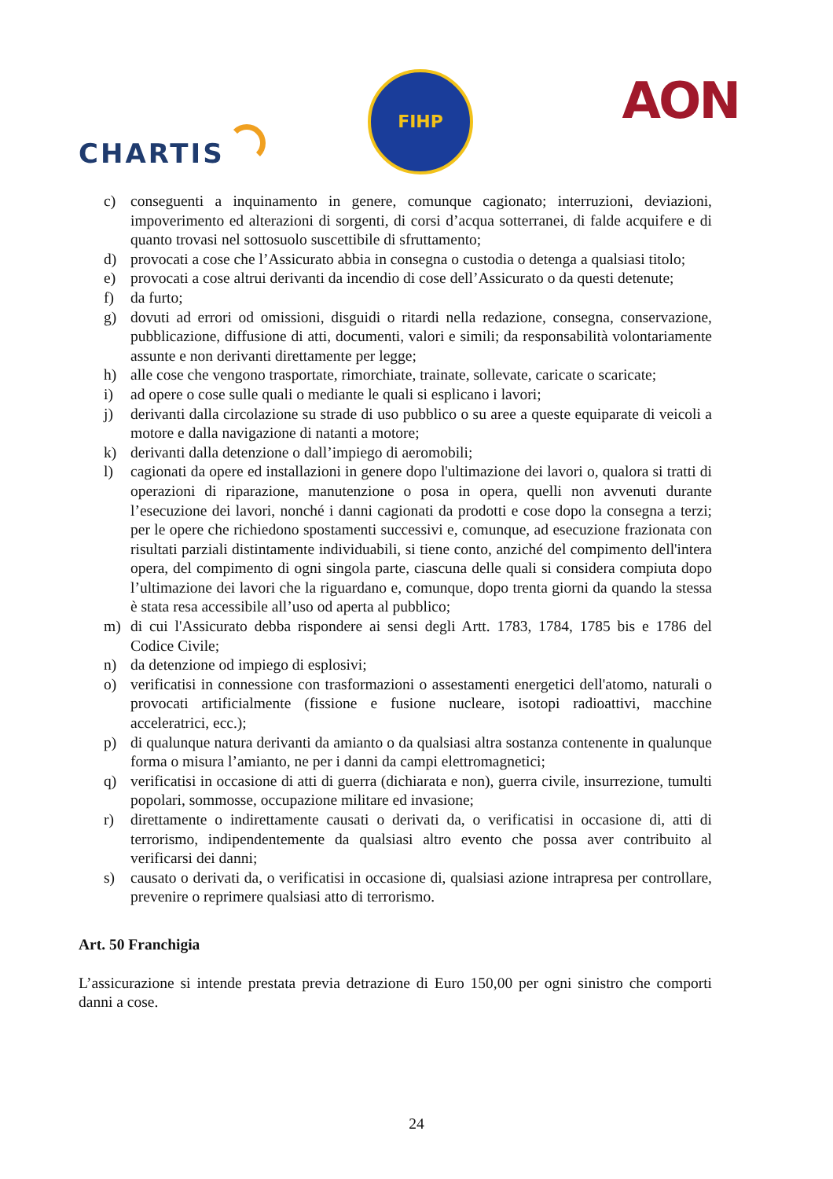CHARTIS
FIHP
AON
c) conseguenti a inquinamento in genere, comunque cagionato; interruzioni, deviazioni, impoverimento ed alterazioni di sorgenti, di corsi d’acqua sotterranei, di falde acquifere e di quanto trovasi nel sottosuolo suscettibile di sfruttamento;
d) provocati a cose che l’Assicurato abbia in consegna o custodia o detenga a qualsiasi titolo;
e) provocati a cose altrui derivanti da incendio di cose dell’Assicurato o da questi detenute;
f) da furto;
g) dovuti ad errori od omissioni, disguidi o ritardi nella redazione, consegna, conservazione, pubblicazione, diffusione di atti, documenti, valori e simili; da responsabilità volontariamente assunte e non derivanti direttamente per legge;
h) alle cose che vengono trasportate, rimorchiate, trainate, sollevate, caricate o scaricate;
i) ad opere o cose sulle quali o mediante le quali si esplicano i lavori;
j) derivanti dalla circolazione su strade di uso pubblico o su aree a queste equiparate di veicoli a motore e dalla navigazione di natanti a motore;
k) derivanti dalla detenzione o dall’impiego di aeromobili;
l) cagionati da opere ed installazioni in genere dopo l'ultimazione dei lavori o, qualora si tratti di operazioni di riparazione, manutenzione o posa in opera, quelli non avvenuti durante l’esecuzione dei lavori, nonché i danni cagionati da prodotti e cose dopo la consegna a terzi; per le opere che richiedono spostamenti successivi e, comunque, ad esecuzione frazionata con risultati parziali distintamente individuabili, si tiene conto, anziché del compimento dell'intera opera, del compimento di ogni singola parte, ciascuna delle quali si considera compiuta dopo l’ultimazione dei lavori che la riguardano e, comunque, dopo trenta giorni da quando la stessa è stata resa accessibile all’uso od aperta al pubblico;
m) di cui l'Assicurato debba rispondere ai sensi degli Artt. 1783, 1784, 1785 bis e 1786 del Codice Civile;
n) da detenzione od impiego di esplosivi;
o) verificatisi in connessione con trasformazioni o assestamenti energetici dell'atomo, naturali o provocati artificialmente (fissione e fusione nucleare, isotopi radioattivi, macchine acceleratrici, ecc.);
p) di qualunque natura derivanti da amianto o da qualsiasi altra sostanza contenente in qualunque forma o misura l’amianto, ne per i danni da campi elettromagnetici;
q) verificatisi in occasione di atti di guerra (dichiarata e non), guerra civile, insurrezione, tumulti popolari, sommosse, occupazione militare ed invasione;
r) direttamente o indirettamente causati o derivati da, o verificatisi in occasione di, atti di terrorismo, indipendentemente da qualsiasi altro evento che possa aver contribuito al verificarsi dei danni;
s) causato o derivati da, o verificatisi in occasione di, qualsiasi azione intrapresa per controllare, prevenire o reprimere qualsiasi atto di terrorismo.
Art. 50 Franchigia
L’assicurazione si intende prestata previa detrazione di Euro 150,00 per ogni sinistro che comporti danni a cose.
24